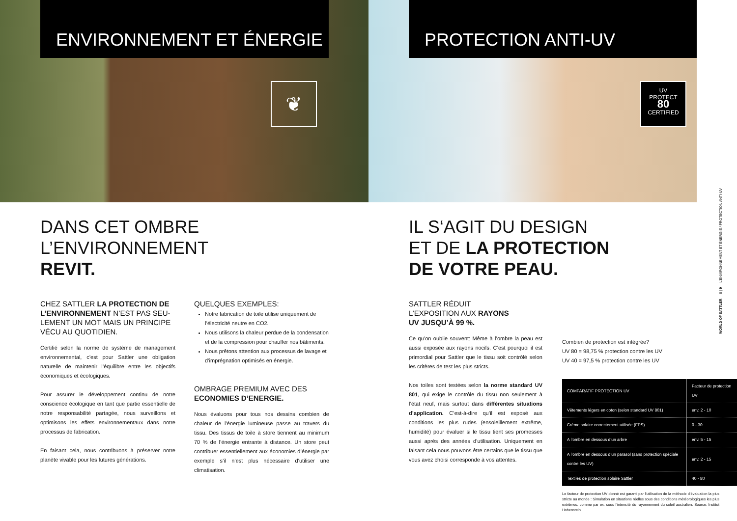ENVIRONNEMENT ET ÉNERGIE
❦
DANS CET OMBRE
L’ENVIRONNEMENT
REVIT.
CHEZ SATTLER LA PROTECTION DE L’ENVIRONNEMENT N’EST PAS SEU-LEMENT UN MOT MAIS UN PRINCIPE VÉCU AU QUOTIDIEN.
Certifié selon la norme de système de management environnemental, c’est pour Sattler une obligation naturelle de maintenir l’équilibre entre les objectifs économiques et écologiques.
Pour assurer le développement continu de notre conscience écologique en tant que partie essentielle de notre responsabilité partagée, nous surveillons et optimisons les effets environnementaux dans notre processus de fabrication.
En faisant cela, nous contribuons à préserver notre planète vivable pour les futures générations.
QUELQUES EXEMPLES:
Notre fabrication de toile utilise uniquement de l’électricité neutre en CO2.
Nous utilisons la chaleur perdue de la condensation et de la compression pour chauffer nos bâtiments.
Nous prêtons attention aux processus de lavage et d’imprégnation optimisés en énergie.
OMBRAGE PREMIUM AVEC DES ECONOMIES D’ENERGIE.
Nous évaluons pour tous nos dessins combien de chaleur de l’énergie lumineuse passe au travers du tissu. Des tissus de toile à store tiennent au minimum 70 % de l’énergie entrante à distance. Un store peut contribuer essentiellement aux économies d’énergie par exemple s’il n’est plus nécessaire d’utiliser une climatisation.
PROTECTION ANTI-UV
UV
PROTECT
80
CERTIFIED
IL S‘AGIT DU DESIGN
ET DE LA PROTECTION
DE VOTRE PEAU.
SATTLER RÉDUIT
L’EXPOSITION AUX RAYONS
UV JUSQU’À 99 %.
Ce qu’on oublie souvent: Même à l’ombre la peau est aussi exposée aux rayons nocifs. C’est pourquoi il est primordial pour Sattler que le tissu soit contrôlé selon les critères de test les plus stricts.
Nos toiles sont testées selon la norme standard UV 801, qui exige le contrôle du tissu non seulement à l’état neuf, mais surtout dans différentes situations d’application. C’est-à-dire qu’il est exposé aux conditions les plus rudes (ensoleillement extrême, humidité) pour évaluer si le tissu tient ses promesses aussi après des années d’utilisation. Uniquement en faisant cela nous pouvons être certains que le tissu que vous avez choisi corresponde à vos attentes.
Combien de protection est intégrée?
UV 80 = 98,75 % protection contre les UV
UV 40 = 97,5 % protection contre les UV
| COMPARATIF PROTECTION UV | Facteur de protection UV |
| --- | --- |
| Vêtements légers en coton (selon standard UV 801) | env. 2 - 10 |
| Crème solaire correctement utilisée (FPS) | 0 - 30 |
| A l’ombre en dessous d’un arbre | env. 5 - 15 |
| A l’ombre en dessous d’un parasol (sans protection spéciale contre les UV) | env. 2 - 15 |
| Textiles de protection solaire Sattler | 40 - 80 |
Le facteur de protection UV donné est garanti par l’utilisation de la méthode d’évaluation la plus stricte au monde : Simulation en situations réelles sous des conditions météorologiques les plus extrêmes, comme par ex. sous l’intensité du rayonnement du soleil australien. Source: Institut Hohenstein
WORLD OF SATTLER 8 | 9 L’ENVIRONNEMENT ET ÉNERGIE / PROTECTION ANTI-UV